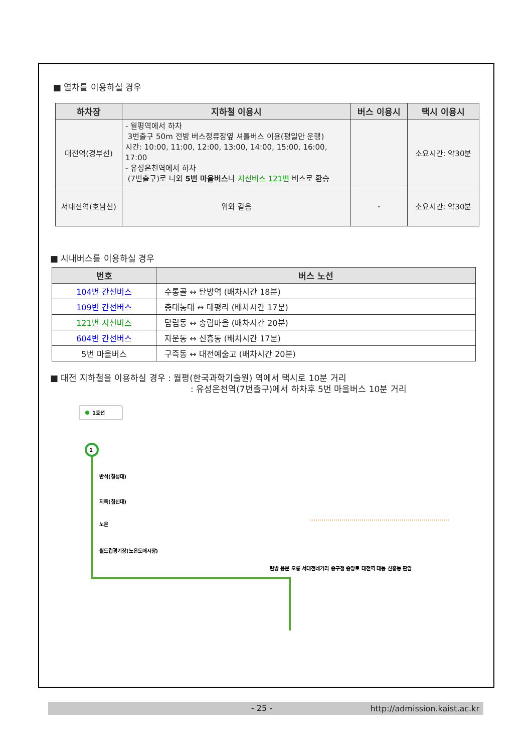■ 열차를 이용하실 경우
| 하차장 | 지하철 이용시 | 버스 이용시 | 택시 이용시 |
| --- | --- | --- | --- |
| 대전역(경부선) | - 월평역에서 하차 3번출구 50m 전방 버스정류장옆 셔틀버스 이용(평일만 운행) 시간: 10:00, 11:00, 12:00, 13:00, 14:00, 15:00, 16:00, 17:00 - 유성온천역에서 하차 (7번출구)로 나와 5번 마을버스 나 지선버스 121번 버스로 환승 | | 소요시간: 약30분 |
| 서대전역(호남선) | 위와 같음 | - | 소요시간: 약30분 |
■ 시내버스를 이용하실 경우
| 번호 | 버스 노선 |
| --- | --- |
| 104번 간선버스 | 수통골 ↔ 탄방역 (배차시간 18분) |
| 109번 간선버스 | 충대농대 ↔ 대평리 (배차시간 17분) |
| 121번 지선버스 | 탑립동 ↔ 송림마을 (배차시간 20분) |
| 604번 간선버스 | 자운동 ↔ 신흥동 (배차시간 17분) |
| 5번 마을버스 | 구즉동 ↔ 대전예술고 (배차시간 20분) |
■ 대전 지하철을 이용하실 경우 : 월평(한국과학기술원) 역에서 택시로 10분 거리
: 유성온천역(7번출구)에서 하차후 5번 마을버스 10분 거리
1호선
1
반석(칠성대)
지족(침신대)
노은
월드컵경기장(노은도매시장)
탄방 용문 오룡 서대전네거리 중구청 중앙로 대전역 대동 신흥동 판암
- 25 - http://admission.kaist.ac.kr